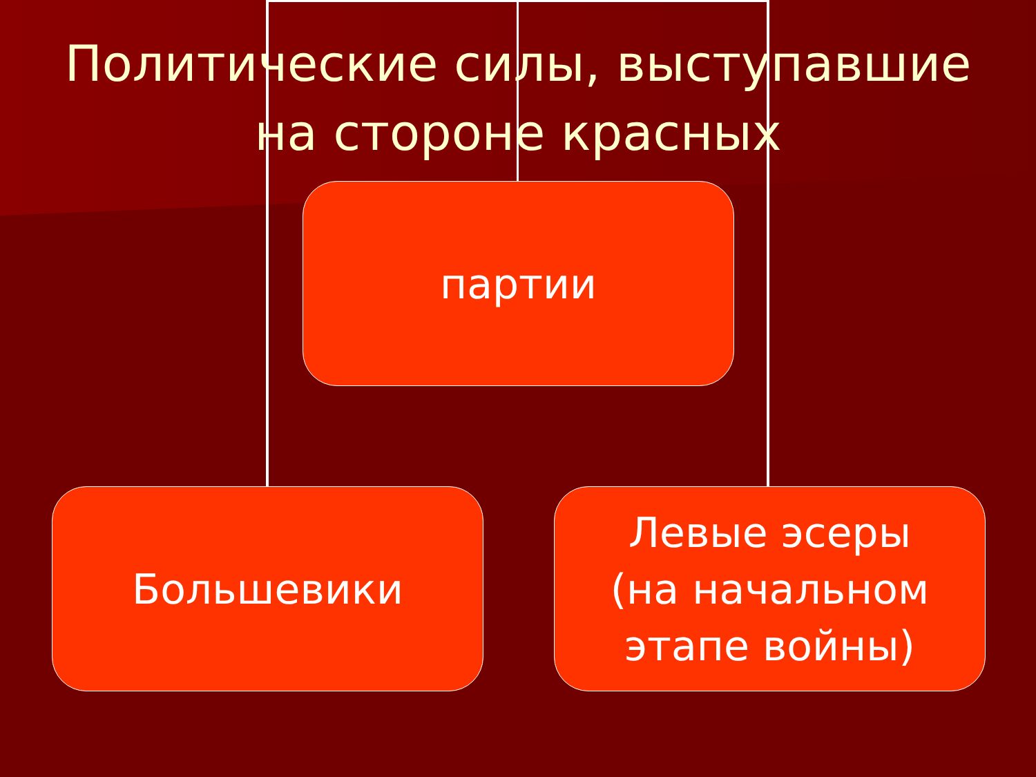Политические силы, выступавшие
на стороне красных
партии
Большевики
Левые эсеры
(на начальном
этапе войны)